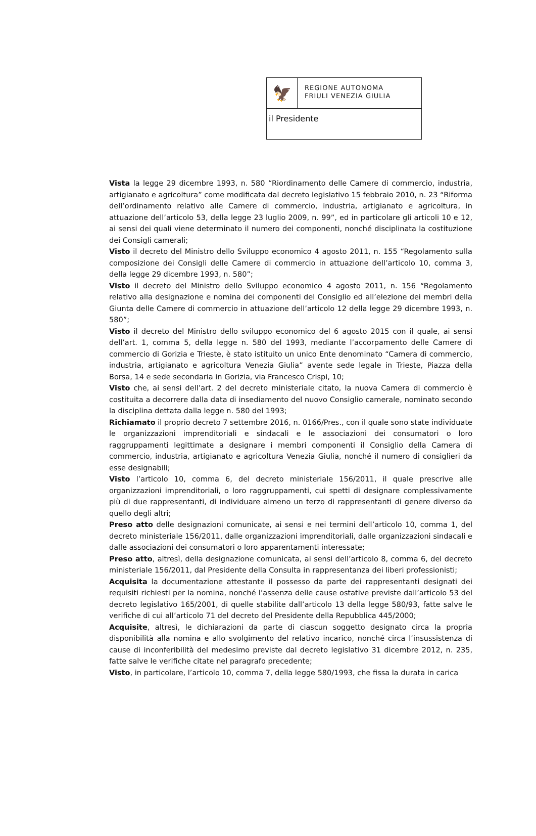🦅
REGIONE AUTONOMA
FRIULI VENEZIA GIULIA
il Presidente
Vista la legge 29 dicembre 1993, n. 580 “Riordinamento delle Camere di commercio, industria, artigianato e agricoltura” come modificata dal decreto legislativo 15 febbraio 2010, n. 23 “Riforma dell’ordinamento relativo alle Camere di commercio, industria, artigianato e agricoltura, in attuazione dell’articolo 53, della legge 23 luglio 2009, n. 99”, ed in particolare gli articoli 10 e 12, ai sensi dei quali viene determinato il numero dei componenti, nonché disciplinata la costituzione dei Consigli camerali;
Visto il decreto del Ministro dello Sviluppo economico 4 agosto 2011, n. 155 “Regolamento sulla composizione dei Consigli delle Camere di commercio in attuazione dell’articolo 10, comma 3, della legge 29 dicembre 1993, n. 580”;
Visto il decreto del Ministro dello Sviluppo economico 4 agosto 2011, n. 156 “Regolamento relativo alla designazione e nomina dei componenti del Consiglio ed all’elezione dei membri della Giunta delle Camere di commercio in attuazione dell’articolo 12 della legge 29 dicembre 1993, n. 580”;
Visto il decreto del Ministro dello sviluppo economico del 6 agosto 2015 con il quale, ai sensi dell’art. 1, comma 5, della legge n. 580 del 1993, mediante l’accorpamento delle Camere di commercio di Gorizia e Trieste, è stato istituito un unico Ente denominato “Camera di commercio, industria, artigianato e agricoltura Venezia Giulia” avente sede legale in Trieste, Piazza della Borsa, 14 e sede secondaria in Gorizia, via Francesco Crispi, 10;
Visto che, ai sensi dell’art. 2 del decreto ministeriale citato, la nuova Camera di commercio è costituita a decorrere dalla data di insediamento del nuovo Consiglio camerale, nominato secondo la disciplina dettata dalla legge n. 580 del 1993;
Richiamato il proprio decreto 7 settembre 2016, n. 0166/Pres., con il quale sono state individuate le organizzazioni imprenditoriali e sindacali e le associazioni dei consumatori o loro raggruppamenti legittimate a designare i membri componenti il Consiglio della Camera di commercio, industria, artigianato e agricoltura Venezia Giulia, nonché il numero di consiglieri da esse designabili;
Visto l’articolo 10, comma 6, del decreto ministeriale 156/2011, il quale prescrive alle organizzazioni imprenditoriali, o loro raggruppamenti, cui spetti di designare complessivamente più di due rappresentanti, di individuare almeno un terzo di rappresentanti di genere diverso da quello degli altri;
Preso atto delle designazioni comunicate, ai sensi e nei termini dell’articolo 10, comma 1, del decreto ministeriale 156/2011, dalle organizzazioni imprenditoriali, dalle organizzazioni sindacali e dalle associazioni dei consumatori o loro apparentamenti interessate;
Preso atto, altresì, della designazione comunicata, ai sensi dell’articolo 8, comma 6, del decreto ministeriale 156/2011, dal Presidente della Consulta in rappresentanza dei liberi professionisti;
Acquisita la documentazione attestante il possesso da parte dei rappresentanti designati dei requisiti richiesti per la nomina, nonché l’assenza delle cause ostative previste dall’articolo 53 del decreto legislativo 165/2001, di quelle stabilite dall’articolo 13 della legge 580/93, fatte salve le verifiche di cui all’articolo 71 del decreto del Presidente della Repubblica 445/2000;
Acquisite, altresì, le dichiarazioni da parte di ciascun soggetto designato circa la propria disponibilità alla nomina e allo svolgimento del relativo incarico, nonché circa l’insussistenza di cause di inconferibilità del medesimo previste dal decreto legislativo 31 dicembre 2012, n. 235, fatte salve le verifiche citate nel paragrafo precedente;
Visto, in particolare, l’articolo 10, comma 7, della legge 580/1993, che fissa la durata in carica